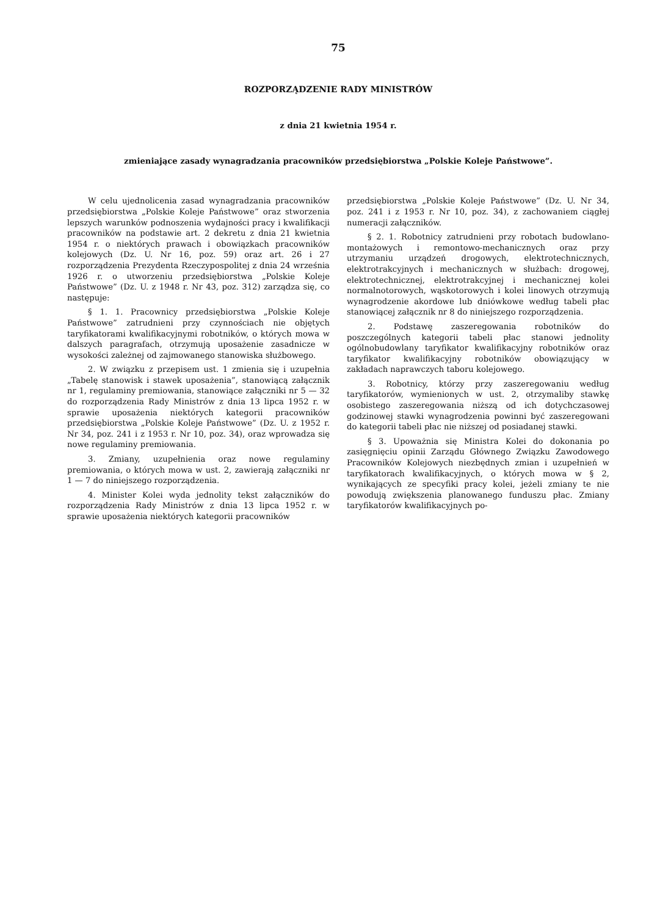75
ROZPORZĄDZENIE RADY MINISTRÓW
z dnia 21 kwietnia 1954 r.
zmieniające zasady wynagradzania pracowników przedsiębiorstwa „Polskie Koleje Państwowe”.
W celu ujednolicenia zasad wynagradzania pracowników przedsiębiorstwa „Polskie Koleje Państwowe” oraz stworzenia lepszych warunków podnoszenia wydajności pracy i kwalifikacji pracowników na podstawie art. 2 dekretu z dnia 21 kwietnia 1954 r. o niektórych prawach i obowiązkach pracowników kolejowych (Dz. U. Nr 16, poz. 59) oraz art. 26 i 27 rozporządzenia Prezydenta Rzeczypospolitej z dnia 24 września 1926 r. o utworzeniu przedsiębiorstwa „Polskie Koleje Państwowe” (Dz. U. z 1948 r. Nr 43, poz. 312) zarządza się, co następuje:
§ 1. 1. Pracownicy przedsiębiorstwa „Polskie Koleje Państwowe” zatrudnieni przy czynnościach nie objętych taryfikatorami kwalifikacyjnymi robotników, o których mowa w dalszych paragrafach, otrzymują uposażenie zasadnicze w wysokości zależnej od zajmowanego stanowiska służbowego.
2. W związku z przepisem ust. 1 zmienia się i uzupełnia „Tabelę stanowisk i stawek uposażenia”, stanowiącą załącznik nr 1, regulaminy premiowania, stanowiące załączniki nr 5 — 32 do rozporządzenia Rady Ministrów z dnia 13 lipca 1952 r. w sprawie uposażenia niektórych kategorii pracowników przedsiębiorstwa „Polskie Koleje Państwowe” (Dz. U. z 1952 r. Nr 34, poz. 241 i z 1953 r. Nr 10, poz. 34), oraz wprowadza się nowe regulaminy premiowania.
3. Zmiany, uzupełnienia oraz nowe regulaminy premiowania, o których mowa w ust. 2, zawierają załączniki nr 1 — 7 do niniejszego rozporządzenia.
4. Minister Kolei wyda jednolity tekst załączników do rozporządzenia Rady Ministrów z dnia 13 lipca 1952 r. w sprawie uposażenia niektórych kategorii pracowników
przedsiębiorstwa „Polskie Koleje Państwowe” (Dz. U. Nr 34, poz. 241 i z 1953 r. Nr 10, poz. 34), z zachowaniem ciągłej numeracji załączników.
§ 2. 1. Robotnicy zatrudnieni przy robotach budowlano-montażowych i remontowo-mechanicznych oraz przy utrzymaniu urządzeń drogowych, elektrotechnicznych, elektrotrakcyjnych i mechanicznych w służbach: drogowej, elektrotechnicznej, elektrotrakcyjnej i mechanicznej kolei normalnotorowych, wąskotorowych i kolei linowych otrzymują wynagrodzenie akordowe lub dniówkowe według tabeli płac stanowiącej załącznik nr 8 do niniejszego rozporządzenia.
2. Podstawę zaszeregowania robotników do poszczególnych kategorii tabeli płac stanowi jednolity ogólnobudowlany taryfikator kwalifikacyjny robotników oraz taryfikator kwalifikacyjny robotników obowiązujący w zakładach naprawczych taboru kolejowego.
3. Robotnicy, którzy przy zaszeregowaniu według taryfikatorów, wymienionych w ust. 2, otrzymaliby stawkę osobistego zaszeregowania niższą od ich dotychczasowej godzinowej stawki wynagrodzenia powinni być zaszeregowani do kategorii tabeli płac nie niższej od posiadanej stawki.
§ 3. Upoważnia się Ministra Kolei do dokonania po zasięgnięciu opinii Zarządu Głównego Związku Zawodowego Pracowników Kolejowych niezbędnych zmian i uzupełnień w taryfikatorach kwalifikacyjnych, o których mowa w § 2, wynikających ze specyfiki pracy kolei, jeżeli zmiany te nie powodują zwiększenia planowanego funduszu płac. Zmiany taryfikatorów kwalifikacyjnych po-